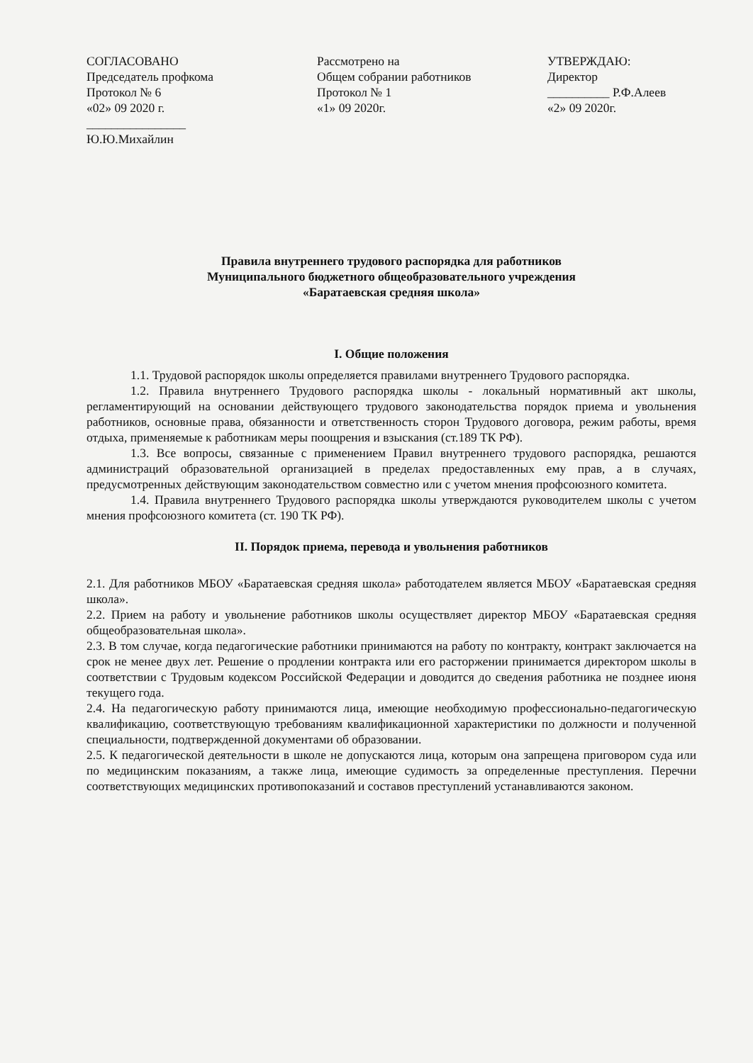СОГЛАСОВАНО
Председатель профкома
Протокол № 6
«02» 09 2020 г.
________________
Ю.Ю.Михайлин
Рассмотрено на
Общем собрании работников
Протокол № 1
«1» 09 2020г.
УТВЕРЖДАЮ:
Директор
__________ Р.Ф.Алеев
«2» 09 2020г.
Правила внутреннего трудового распорядка для работников
Муниципального бюджетного общеобразовательного учреждения
«Баратаевская средняя школа»
I. Общие положения
1.1. Трудовой распорядок школы определяется правилами внутреннего Трудового распорядка.
1.2. Правила внутреннего Трудового распорядка школы - локальный нормативный акт школы, регламентирующий на основании действующего трудового законодательства порядок приема и увольнения работников, основные права, обязанности и ответственность сторон Трудового договора, режим работы, время отдыха, применяемые к работникам меры поощрения и взыскания (ст.189 ТК РФ).
1.3. Все вопросы, связанные с применением Правил внутреннего трудового распорядка, решаются администраций образовательной организацией в пределах предоставленных ему прав, а в случаях, предусмотренных действующим законодательством совместно или с учетом мнения профсоюзного комитета.
1.4. Правила внутреннего Трудового распорядка школы утверждаются руководителем школы с учетом мнения профсоюзного комитета (ст. 190 ТК РФ).
II. Порядок приема, перевода и увольнения работников
2.1. Для работников МБОУ «Баратаевская средняя школа» работодателем является МБОУ «Баратаевская средняя школа».
2.2. Прием на работу и увольнение работников школы осуществляет директор МБОУ «Баратаевская средняя общеобразовательная школа».
2.3. В том случае, когда педагогические работники принимаются на работу по контракту, контракт заключается на срок не менее двух лет. Решение о продлении контракта или его расторжении принимается директором школы в соответствии с Трудовым кодексом Российской Федерации и доводится до сведения работника не позднее июня текущего года.
2.4. На педагогическую работу принимаются лица, имеющие необходимую профессионально-педагогическую квалификацию, соответствующую требованиям квалификационной характеристики по должности и полученной специальности, подтвержденной документами об образовании.
2.5. К педагогической деятельности в школе не допускаются лица, которым она запрещена приговором суда или по медицинским показаниям, а также лица, имеющие судимость за определенные преступления. Перечни соответствующих медицинских противопоказаний и составов преступлений устанавливаются законом.